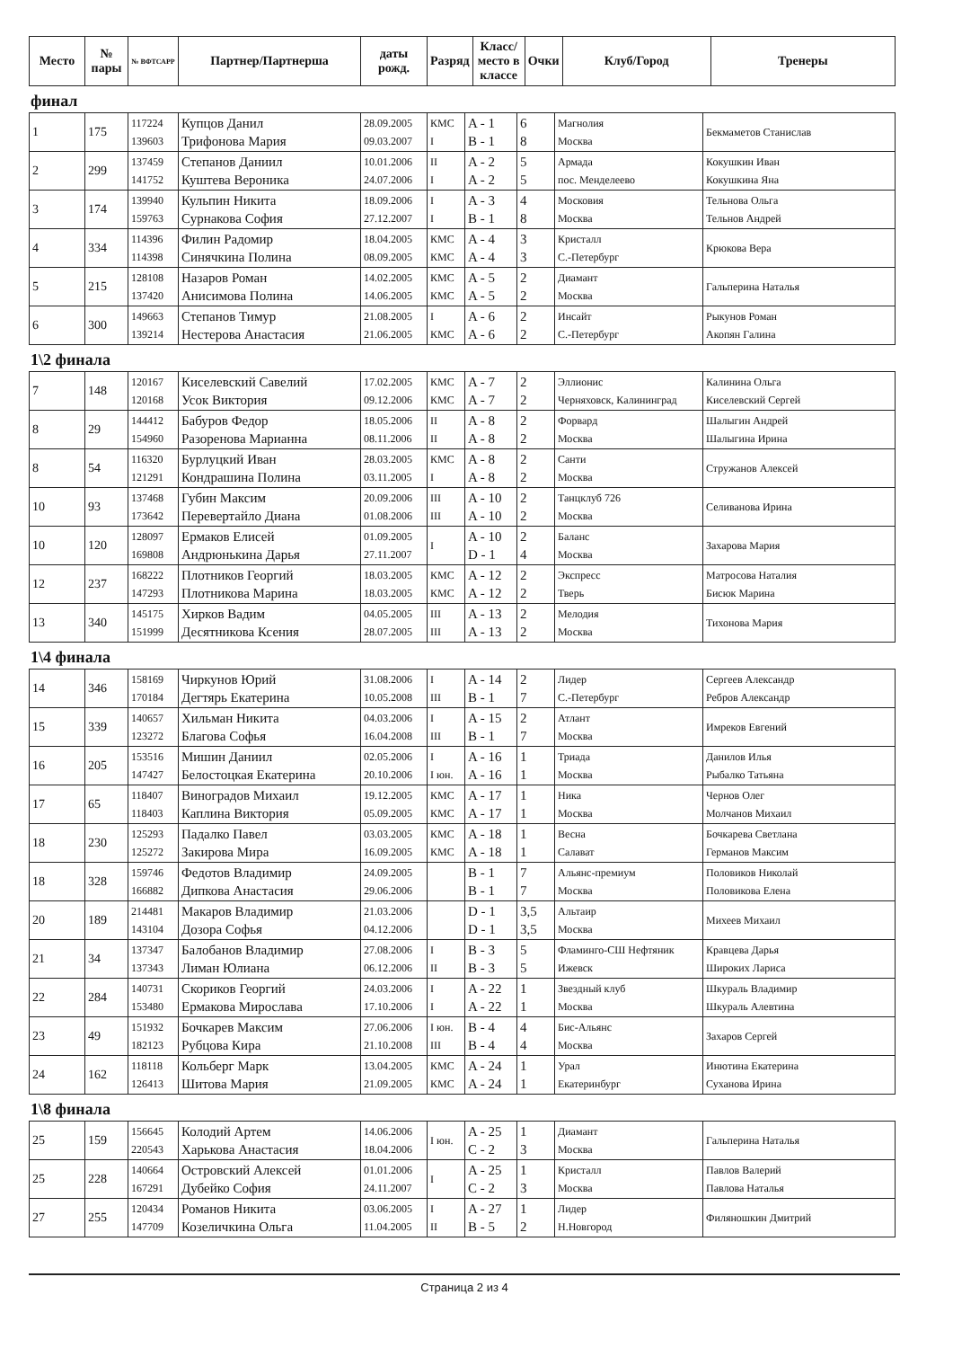| Место | № пары | № ВФТСАРР | Партнер/Партнерша | даты рожд. | Разряд | Класс/ место в классе | Очки | Клуб/Город | Тренеры |
| --- | --- | --- | --- | --- | --- | --- | --- | --- | --- |
финал
| 1 | 175 | 117224 139603 | Купцов Данил Трифонова Мария | 28.09.2005 09.03.2007 | КМС I | A - 1 B - 1 | 6 8 | Магнолия Москва | Бекмаметов Станислав |
| 2 | 299 | 137459 141752 | Степанов Даниил Куштева Вероника | 10.01.2006 24.07.2006 | II I | A - 2 A - 2 | 5 5 | Армада пос. Менделеево | Кокушкин Иван Кокушкина Яна |
| 3 | 174 | 139940 159763 | Кульпин Никита Сурнакова София | 18.09.2006 27.12.2007 | I I | A - 3 B - 1 | 4 8 | Московия Москва | Тельнова Ольга Тельнов Андрей |
| 4 | 334 | 114396 114398 | Филин Радомир Синячкина Полина | 18.04.2005 08.09.2005 | КМС КМС | A - 4 A - 4 | 3 3 | Кристалл С.-Петербург | Крюкова Вера |
| 5 | 215 | 128108 137420 | Назаров Роман Анисимова Полина | 14.02.2005 14.06.2005 | КМС КМС | A - 5 A - 5 | 2 2 | Диамант Москва | Гальперина Наталья |
| 6 | 300 | 149663 139214 | Степанов Тимур Нестерова Анастасия | 21.08.2005 21.06.2005 | I КМС | A - 6 A - 6 | 2 2 | Инсайт С.-Петербург | Рыкунов Роман Акопян Галина |
1\2 финала
| 7 | 148 | 120167 120168 | Киселевский Савелий Усок Виктория | 17.02.2005 09.12.2006 | КМС КМС | A - 7 A - 7 | 2 2 | Эллионис Черняховск, Калининград | Калинина Ольга Киселевский Сергей |
| 8 | 29 | 144412 154960 | Бабуров Федор Разоренова Марианна | 18.05.2006 08.11.2006 | II II | A - 8 A - 8 | 2 2 | Форвард Москва | Шалыгин Андрей Шалыгина Ирина |
| 8 | 54 | 116320 121291 | Бурлуцкий Иван Кондрашина Полина | 28.03.2005 03.11.2005 | КМС I | A - 8 A - 8 | 2 2 | Санти Москва | Стружанов Алексей |
| 10 | 93 | 137468 173642 | Губин Максим Перевертайло Диана | 20.09.2006 01.08.2006 | III III | A - 10 A - 10 | 2 2 | Танцклуб 726 Москва | Селиванова Ирина |
| 10 | 120 | 128097 169808 | Ермаков Елисей Андрюнькина Дарья | 01.09.2005 27.11.2007 | I | A - 10 D - 1 | 2 4 | Баланс Москва | Захарова Мария |
| 12 | 237 | 168222 147293 | Плотников Георгий Плотникова Марина | 18.03.2005 18.03.2005 | КМС КМС | A - 12 A - 12 | 2 2 | Экспресс Тверь | Матросова Наталия Бисюк Марина |
| 13 | 340 | 145175 151999 | Хирков Вадим Десятникова Ксения | 04.05.2005 28.07.2005 | III III | A - 13 A - 13 | 2 2 | Мелодия Москва | Тихонова Мария |
1\4 финала
| 14 | 346 | 158169 170184 | Чиркунов Юрий Дегтярь Екатерина | 31.08.2006 10.05.2008 | I III | A - 14 B - 1 | 2 7 | Лидер С.-Петербург | Сергеев Александр Ребров Александр |
| 15 | 339 | 140657 123272 | Хильман Никита Благова Софья | 04.03.2006 16.04.2008 | I III | A - 15 B - 1 | 2 7 | Атлант Москва | Имреков Евгений |
| 16 | 205 | 153516 147427 | Мишин Даниил Белостоцкая Екатерина | 02.05.2006 20.10.2006 | I I юн. | A - 16 A - 16 | 1 1 | Триада Москва | Данилов Илья Рыбалко Татьяна |
| 17 | 65 | 118407 118403 | Виноградов Михаил Каплина Виктория | 19.12.2005 05.09.2005 | КМС КМС | A - 17 A - 17 | 1 1 | Ника Москва | Чернов Олег Молчанов Михаил |
| 18 | 230 | 125293 125272 | Падалко Павел Закирова Мира | 03.03.2005 16.09.2005 | КМС КМС | A - 18 A - 18 | 1 1 | Весна Салават | Бочкарева Светлана Германов Максим |
| 18 | 328 | 159746 166882 | Федотов Владимир Дипкова Анастасия | 24.09.2005 29.06.2006 | | B - 1 B - 1 | 7 7 | Альянс-премиум Москва | Половиков Николай Половикова Елена |
| 20 | 189 | 214481 143104 | Макаров Владимир Дозора Софья | 21.03.2006 04.12.2006 | | D - 1 D - 1 | 3,5 3,5 | Альтаир Москва | Михеев Михаил |
| 21 | 34 | 137347 137343 | Балобанов Владимир Лиман Юлиана | 27.08.2006 06.12.2006 | I II | B - 3 B - 3 | 5 5 | Фламинго-СШ Нефтяник Ижевск | Кравцева Дарья Широких Лариса |
| 22 | 284 | 140731 153480 | Скориков Георгий Ермакова Мирослава | 24.03.2006 17.10.2006 | I I | A - 22 A - 22 | 1 1 | Звездный клуб Москва | Шкураль Владимир Шкураль Алевтина |
| 23 | 49 | 151932 182123 | Бочкарев Максим Рубцова Кира | 27.06.2006 21.10.2008 | I юн. III | B - 4 B - 4 | 4 4 | Бис-Альянс Москва | Захаров Сергей |
| 24 | 162 | 118118 126413 | Кольберг Марк Шитова Мария | 13.04.2005 21.09.2005 | КМС КМС | A - 24 A - 24 | 1 1 | Урал Екатеринбург | Инютина Екатерина Суханова Ирина |
1\8 финала
| 25 | 159 | 156645 220543 | Колодий Артем Харькова Анастасия | 14.06.2006 18.04.2006 | I юн. | A - 25 C - 2 | 1 3 | Диамант Москва | Гальперина Наталья |
| 25 | 228 | 140664 167291 | Островский Алексей Дубейко София | 01.01.2006 24.11.2007 | I | A - 25 C - 2 | 1 3 | Кристалл Москва | Павлов Валерий Павлова Наталья |
| 27 | 255 | 120434 147709 | Романов Никита Козеличкина Ольга | 03.06.2005 11.04.2005 | I II | A - 27 B - 5 | 1 2 | Лидер Н.Новгород | Филяношкин Дмитрий |
Страница 2 из 4